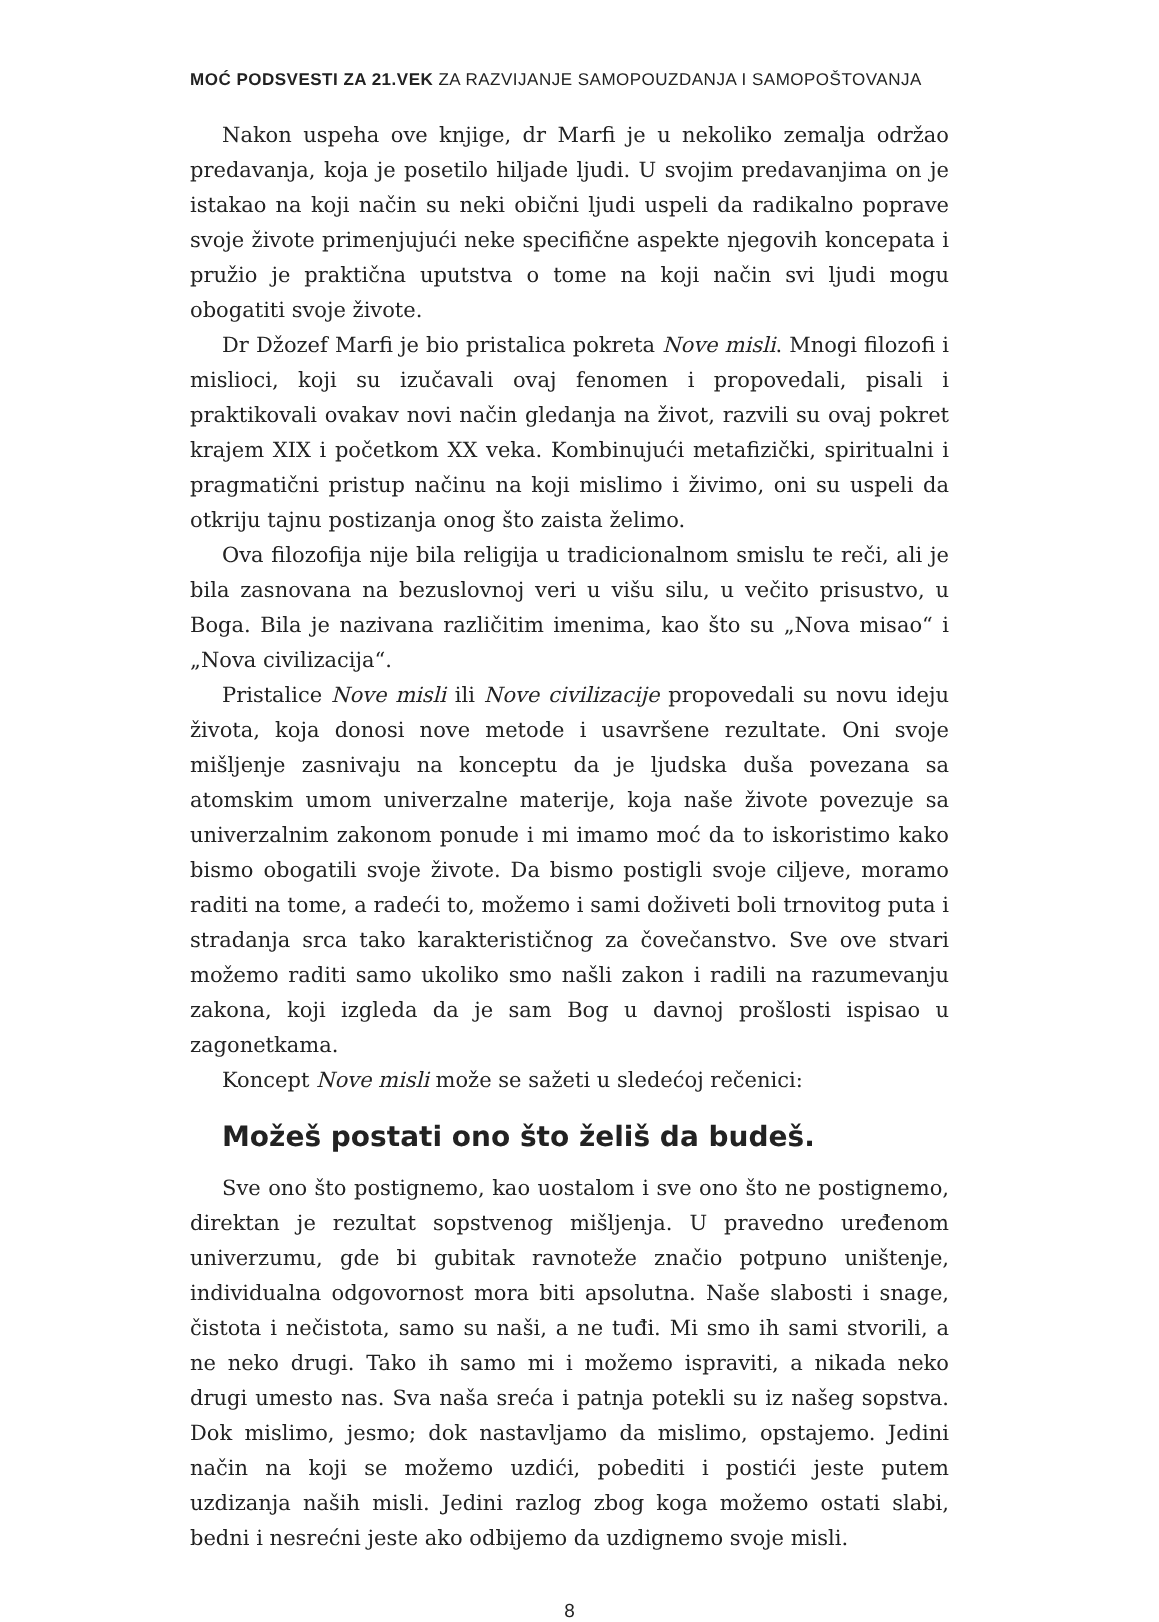MOĆ PODSVESTI ZA 21.VEK ZA RAZVIJANJE SAMOPOUZDANJA I SAMOPOŠTOVANJA
Nakon uspeha ove knjige, dr Marfi je u nekoliko zemalja održao predavanja, koja je posetilo hiljade ljudi. U svojim predavanjima on je istakao na koji način su neki obični ljudi uspeli da radikalno poprave svoje živote primenjujući neke specifične aspekte njegovih koncepata i pružio je praktična uputstva o tome na koji način svi ljudi mogu obogatiti svoje živote.
Dr Džozef Marfi je bio pristalica pokreta Nove misli. Mnogi filozofi i mislioci, koji su izučavali ovaj fenomen i propovedali, pisali i praktikovali ovakav novi način gledanja na život, razvili su ovaj pokret krajem XIX i početkom XX veka. Kombinujući metafizički, spiritualni i pragmatični pristup načinu na koji mislimo i živimo, oni su uspeli da otkriju tajnu postizanja onog što zaista želimo.
Ova filozofija nije bila religija u tradicionalnom smislu te reči, ali je bila zasnovana na bezuslovnoj veri u višu silu, u večito prisustvo, u Boga. Bila je nazivana različitim imenima, kao što su „Nova misao“ i „Nova civilizacija“.
Pristalice Nove misli ili Nove civilizacije propovedali su novu ideju života, koja donosi nove metode i usavršene rezultate. Oni svoje mišljenje zasnivaju na konceptu da je ljudska duša povezana sa atomskim umom univerzalne materije, koja naše živote povezuje sa univerzalnim zakonom ponude i mi imamo moć da to iskoristimo kako bismo obogatili svoje živote. Da bismo postigli svoje ciljeve, moramo raditi na tome, a radeći to, možemo i sami doživeti boli trnovitog puta i stradanja srca tako karakterističnog za čovečanstvo. Sve ove stvari možemo raditi samo ukoliko smo našli zakon i radili na razumevanju zakona, koji izgleda da je sam Bog u davnoj prošlosti ispisao u zagonetkama.
Koncept Nove misli može se sažeti u sledećoj rečenici:
Možeš postati ono što želiš da budeš.
Sve ono što postignemo, kao uostalom i sve ono što ne postignemo, direktan je rezultat sopstvenog mišljenja. U pravedno uređenom univerzumu, gde bi gubitak ravnoteže značio potpuno uništenje, individualna odgovornost mora biti apsolutna. Naše slabosti i snage, čistota i nečistota, samo su naši, a ne tuđi. Mi smo ih sami stvorili, a ne neko drugi. Tako ih samo mi i možemo ispraviti, a nikada neko drugi umesto nas. Sva naša sreća i patnja potekli su iz našeg sopstva. Dok mislimo, jesmo; dok nastavljamo da mislimo, opstajemo. Jedini način na koji se možemo uzdići, pobediti i postići jeste putem uzdizanja naših misli. Jedini razlog zbog koga možemo ostati slabi, bedni i nesrećni jeste ako odbijemo da uzdignemo svoje misli.
8